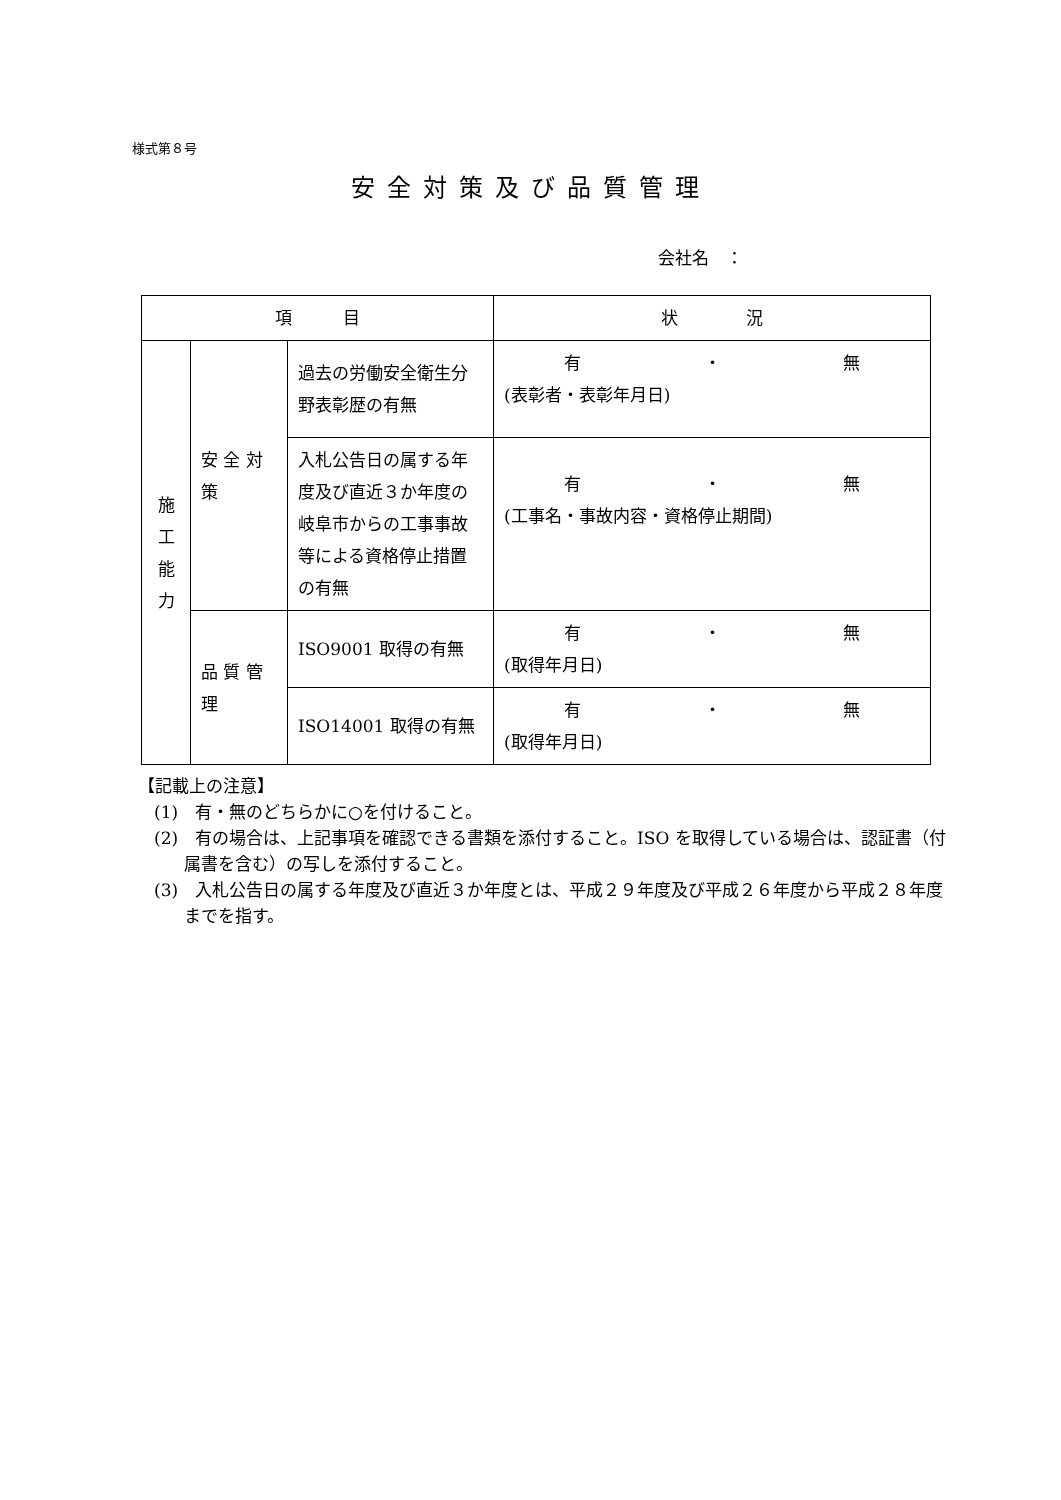様式第８号
安全対策及び品質管理
会社名　：
| 項 目 | | | 状 況 |
| --- | --- | --- | --- |
| 施 工 能 力 | 安 全 対 策 | 過去の労働安全衛生分野表彰歴の有無 | 有 ・ 無 (表彰者・表彰年月日) |
| | | 入札公告日の属する年度及び直近３か年度の岐阜市からの工事事故等による資格停止措置の有無 | 有 ・ 無 (工事名・事故内容・資格停止期間) |
| | 品 質 管 理 | ISO9001 取得の有無 | 有 ・ 無 (取得年月日) |
| | | ISO14001 取得の有無 | 有 ・ 無 (取得年月日) |
【記載上の注意】
(1)　有・無のどちらかに○を付けること。
(2)　有の場合は、上記事項を確認できる書類を添付すること。ISO を取得している場合は、認証書（付属書を含む）の写しを添付すること。
(3)　入札公告日の属する年度及び直近３か年度とは、平成２９年度及び平成２６年度から平成２８年度までを指す。